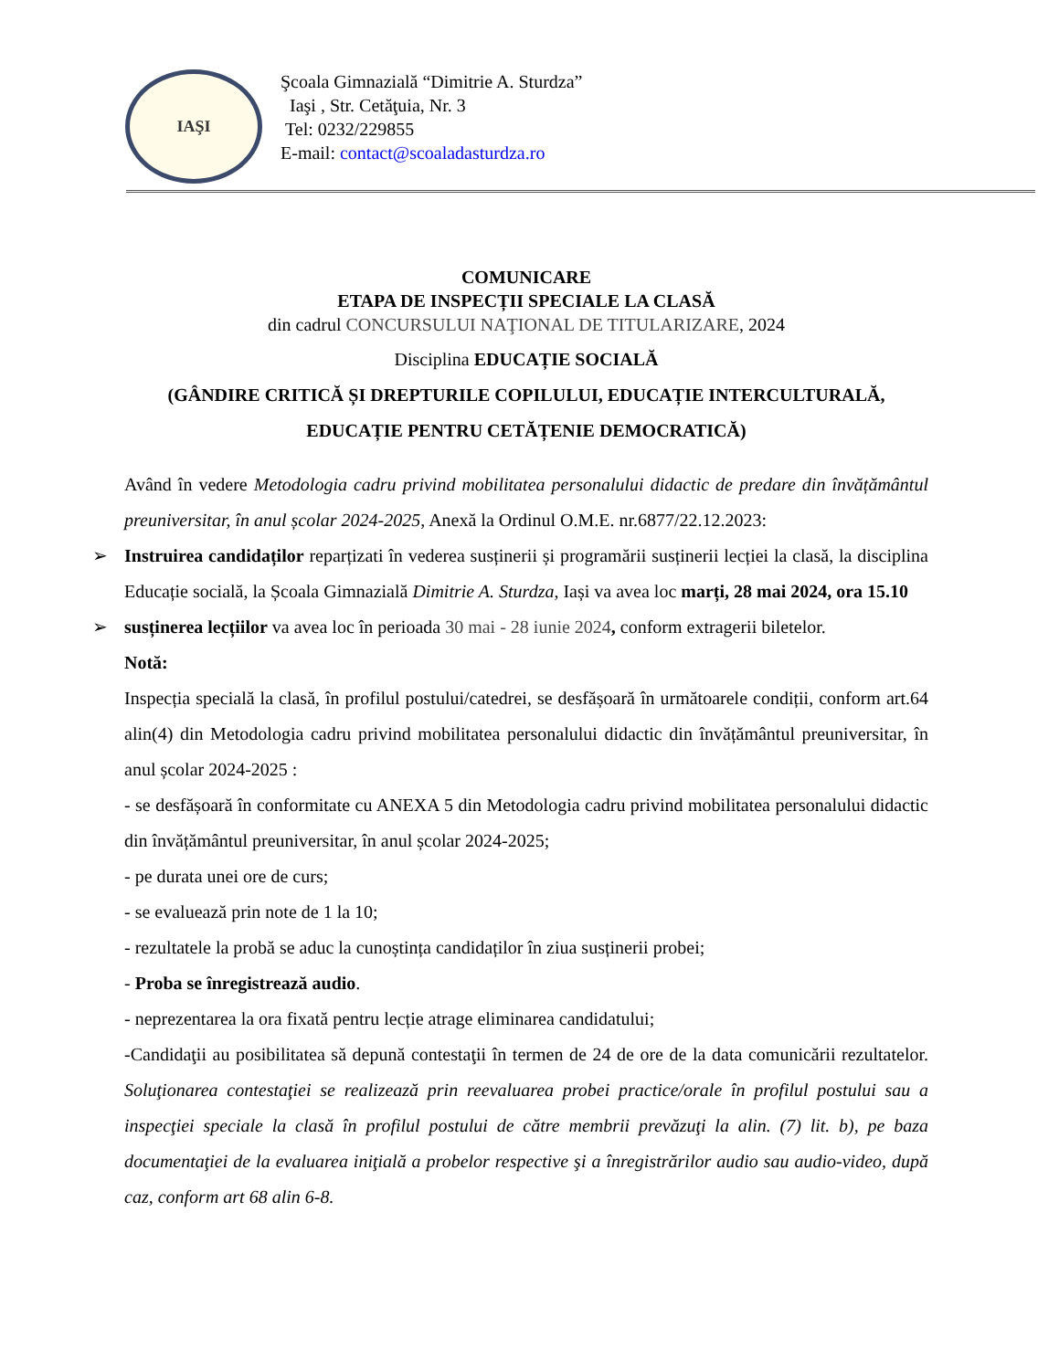IAŞI
Şcoala Gimnazială “Dimitrie A. Sturdza”
Iaşi , Str. Cetăţuia, Nr. 3
Tel: 0232/229855
E-mail: contact@scoaladasturdza.ro
COMUNICARE
ETAPA DE INSPECȚII SPECIALE LA CLASĂ
din cadrul CONCURSULUI NAŢIONAL DE TITULARIZARE, 2024
Disciplina EDUCAȚIE SOCIALĂ
(GÂNDIRE CRITICĂ ȘI DREPTURILE COPILULUI, EDUCAȚIE INTERCULTURALĂ, EDUCAȚIE PENTRU CETĂȚENIE DEMOCRATICĂ)
Având în vedere Metodologia cadru privind mobilitatea personalului didactic de predare din învățământul preuniversitar, în anul școlar 2024-2025, Anexă la Ordinul O.M.E. nr.6877/22.12.2023:
➢ Instruirea candidaților reparțizati în vederea susținerii și programării susținerii lecției la clasă, la disciplina Educație socială, la Școala Gimnazială Dimitrie A. Sturdza, Iași va avea loc marți, 28 mai 2024, ora 15.10
➢ susținerea lecțiilor va avea loc în perioada 30 mai - 28 iunie 2024, conform extragerii biletelor.
Notă:
Inspecția specială la clasă, în profilul postului/catedrei, se desfășoară în următoarele condiții, conform art.64 alin(4) din Metodologia cadru privind mobilitatea personalului didactic din învățământul preuniversitar, în anul școlar 2024-2025 :
- se desfășoară în conformitate cu ANEXA 5 din Metodologia cadru privind mobilitatea personalului didactic din învățământul preuniversitar, în anul școlar 2024-2025;
- pe durata unei ore de curs;
- se evaluează prin note de 1 la 10;
- rezultatele la probă se aduc la cunoștința candidaților în ziua susținerii probei;
- Proba se înregistrează audio.
- neprezentarea la ora fixată pentru lecție atrage eliminarea candidatului;
-Candidaţii au posibilitatea să depună contestaţii în termen de 24 de ore de la data comunicării rezultatelor. Soluţionarea contestaţiei se realizează prin reevaluarea probei practice/orale în profilul postului sau a inspecţiei speciale la clasă în profilul postului de către membrii prevăzuţi la alin. (7) lit. b), pe baza documentaţiei de la evaluarea iniţială a probelor respective şi a înregistrărilor audio sau audio-video, după caz, conform art 68 alin 6-8.